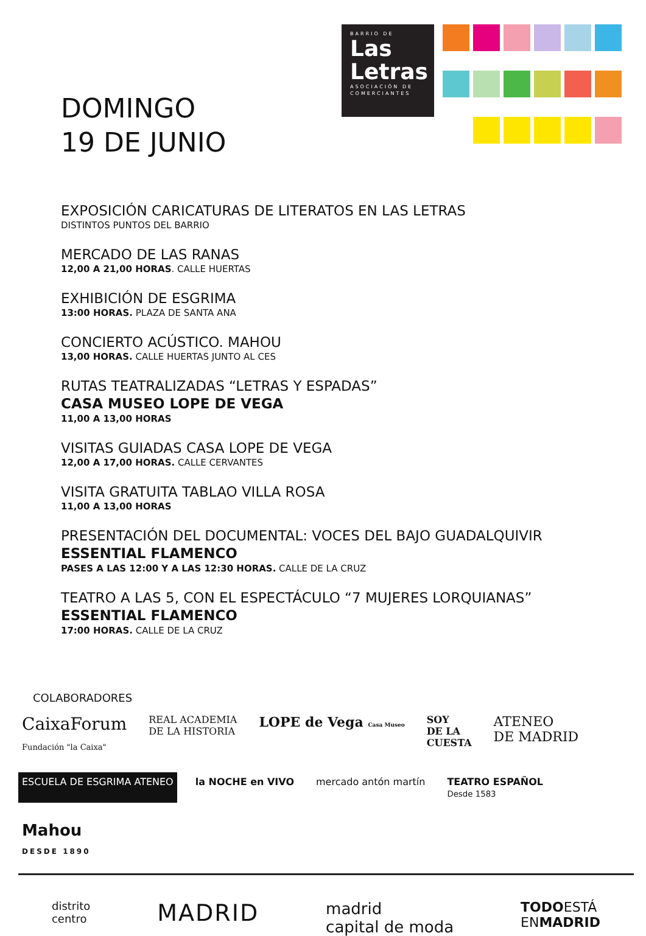DOMINGO
19 DE JUNIO
BARRIO DE
Las
Letras
ASOCIACIÓN DE COMERCIANTES
EXPOSICIÓN CARICATURAS DE LITERATOS EN LAS LETRAS
DISTINTOS PUNTOS DEL BARRIO
MERCADO DE LAS RANAS
12,00 A 21,00 HORAS. CALLE HUERTAS
EXHIBICIÓN DE ESGRIMA
13:00 HORAS. PLAZA DE SANTA ANA
CONCIERTO ACÚSTICO. MAHOU
13,00 HORAS. CALLE HUERTAS JUNTO AL CES
RUTAS TEATRALIZADAS “LETRAS Y ESPADAS”
CASA MUSEO LOPE DE VEGA
11,00 A 13,00 HORAS
VISITAS GUIADAS CASA LOPE DE VEGA
12,00 A 17,00 HORAS. CALLE CERVANTES
VISITA GRATUITA TABLAO VILLA ROSA
11,00 A 13,00 HORAS
PRESENTACIÓN DEL DOCUMENTAL: VOCES DEL BAJO GUADALQUIVIR
ESSENTIAL FLAMENCO
PASES A LAS 12:00 Y A LAS 12:30 HORAS. CALLE DE LA CRUZ
TEATRO A LAS 5, CON EL ESPECTÁCULO “7 MUJERES LORQUIANAS”
ESSENTIAL FLAMENCO
17:00 HORAS. CALLE DE LA CRUZ
COLABORADORES
CaixaForum
Fundación "la Caixa" REAL ACADEMIA
DE LA HISTORIA LOPE de Vega Casa Museo SOY
DE LA
CUESTA ATENEO
DE MADRID ESCUELA DE ESGRIMA ATENEO la NOCHE en VIVO mercado antón martín TEATRO ESPAÑOL
Desde 1583 Mahou
DESDE 1890
distrito
centro MADRID madrid
capital de moda TODOESTÁ
ENMADRID